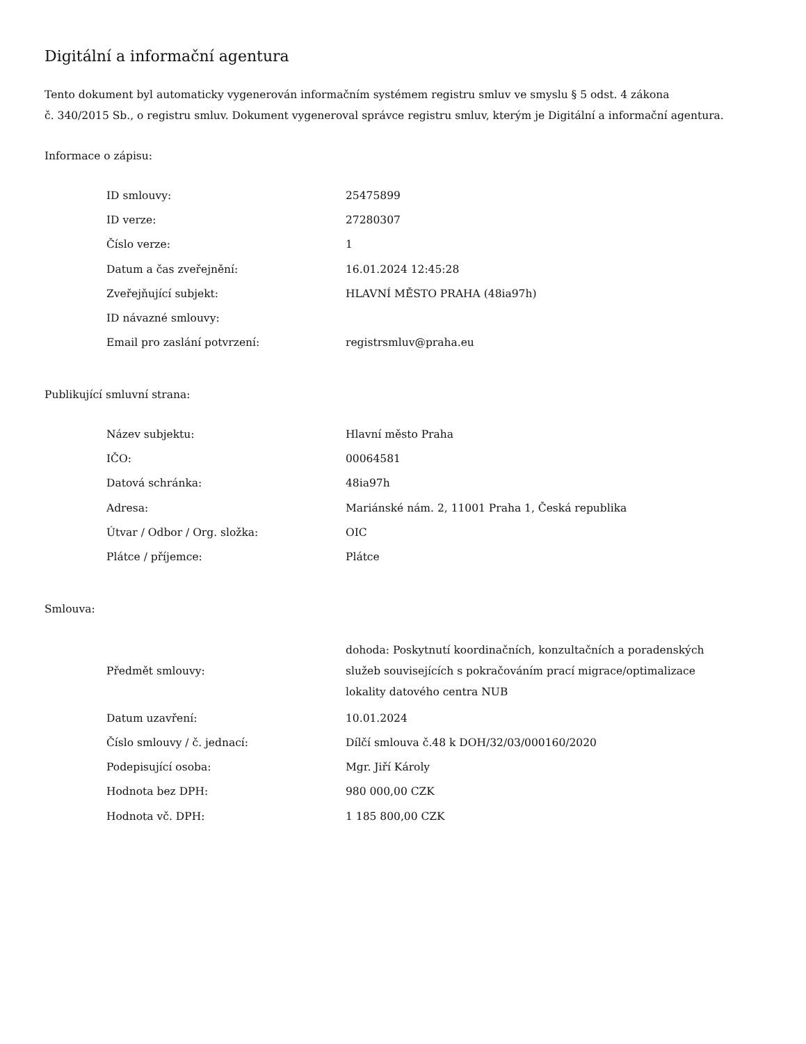Digitální a informační agentura
Tento dokument byl automaticky vygenerován informačním systémem registru smluv ve smyslu § 5 odst. 4 zákona
č. 340/2015 Sb., o registru smluv. Dokument vygeneroval správce registru smluv, kterým je Digitální a informační agentura.
Informace o zápisu:
| ID smlouvy: | 25475899 |
| ID verze: | 27280307 |
| Číslo verze: | 1 |
| Datum a čas zveřejnění: | 16.01.2024 12:45:28 |
| Zveřejňující subjekt: | HLAVNÍ MĚSTO PRAHA (48ia97h) |
| ID návazné smlouvy: | |
| Email pro zaslání potvrzení: | registrsmluv@praha.eu |
Publikující smluvní strana:
| Název subjektu: | Hlavní město Praha |
| IČO: | 00064581 |
| Datová schránka: | 48ia97h |
| Adresa: | Mariánské nám. 2, 11001 Praha 1, Česká republika |
| Útvar / Odbor / Org. složka: | OIC |
| Plátce / příjemce: | Plátce |
Smlouva:
| Předmět smlouvy: | dohoda: Poskytnutí koordinačních, konzultačních a poradenských služeb souvisejících s pokračováním prací migrace/optimalizace lokality datového centra NUB |
| Datum uzavření: | 10.01.2024 |
| Číslo smlouvy / č. jednací: | Dílčí smlouva č.48 k DOH/32/03/000160/2020 |
| Podepisující osoba: | Mgr. Jiří Károly |
| Hodnota bez DPH: | 980 000,00 CZK |
| Hodnota vč. DPH: | 1 185 800,00 CZK |